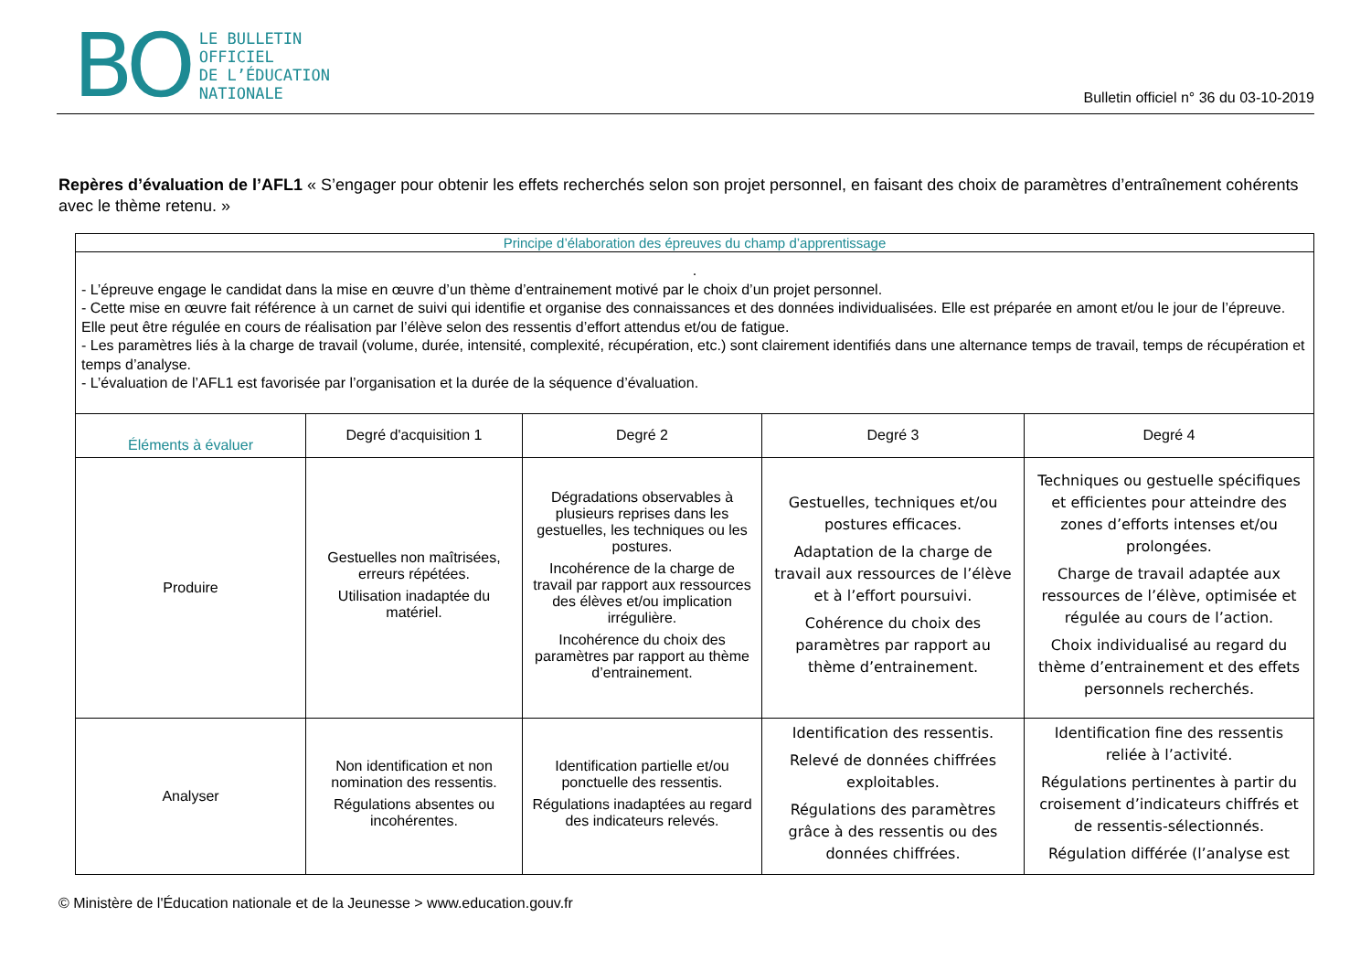BO
LE BULLETIN
OFFICIEL
DE L’ÉDUCATION
NATIONALE
Bulletin officiel n° 36 du 03-10-2019
Repères d’évaluation de l’AFL1 « S’engager pour obtenir les effets recherchés selon son projet personnel, en faisant des choix de paramètres d’entraînement cohérents avec le thème retenu. »
| Principe d’élaboration des épreuves du champ d’apprentissage | | | | |
| . - L’épreuve engage le candidat dans la mise en œuvre d’un thème d’entrainement motivé par le choix d’un projet personnel. - Cette mise en œuvre fait référence à un carnet de suivi qui identifie et organise des connaissances et des données individualisées. Elle est préparée en amont et/ou le jour de l’épreuve. Elle peut être régulée en cours de réalisation par l’élève selon des ressentis d’effort attendus et/ou de fatigue. - Les paramètres liés à la charge de travail (volume, durée, intensité, complexité, récupération, etc.) sont clairement identifiés dans une alternance temps de travail, temps de récupération et temps d’analyse. - L’évaluation de l’AFL1 est favorisée par l’organisation et la durée de la séquence d’évaluation. | | | | |
| Éléments à évaluer | Degré d'acquisition 1 | Degré 2 | Degré 3 | Degré 4 |
| Produire | Gestuelles non maîtrisées, erreurs répétées. Utilisation inadaptée du matériel. | Dégradations observables à plusieurs reprises dans les gestuelles, les techniques ou les postures. Incohérence de la charge de travail par rapport aux ressources des élèves et/ou implication irrégulière. Incohérence du choix des paramètres par rapport au thème d’entrainement. | Gestuelles, techniques et/ou postures efficaces. Adaptation de la charge de travail aux ressources de l’élève et à l’effort poursuivi. Cohérence du choix des paramètres par rapport au thème d’entrainement. | Techniques ou gestuelle spécifiques et efficientes pour atteindre des zones d’efforts intenses et/ou prolongées. Charge de travail adaptée aux ressources de l’élève, optimisée et régulée au cours de l’action. Choix individualisé au regard du thème d’entrainement et des effets personnels recherchés. |
| Analyser | Non identification et non nomination des ressentis. Régulations absentes ou incohérentes. | Identification partielle et/ou ponctuelle des ressentis. Régulations inadaptées au regard des indicateurs relevés. | Identification des ressentis. Relevé de données chiffrées exploitables. Régulations des paramètres grâce à des ressentis ou des données chiffrées. | Identification fine des ressentis reliée à l’activité. Régulations pertinentes à partir du croisement d’indicateurs chiffrés et de ressentis-sélectionnés. Régulation différée (l’analyse est |
© Ministère de l'Éducation nationale et de la Jeunesse > www.education.gouv.fr